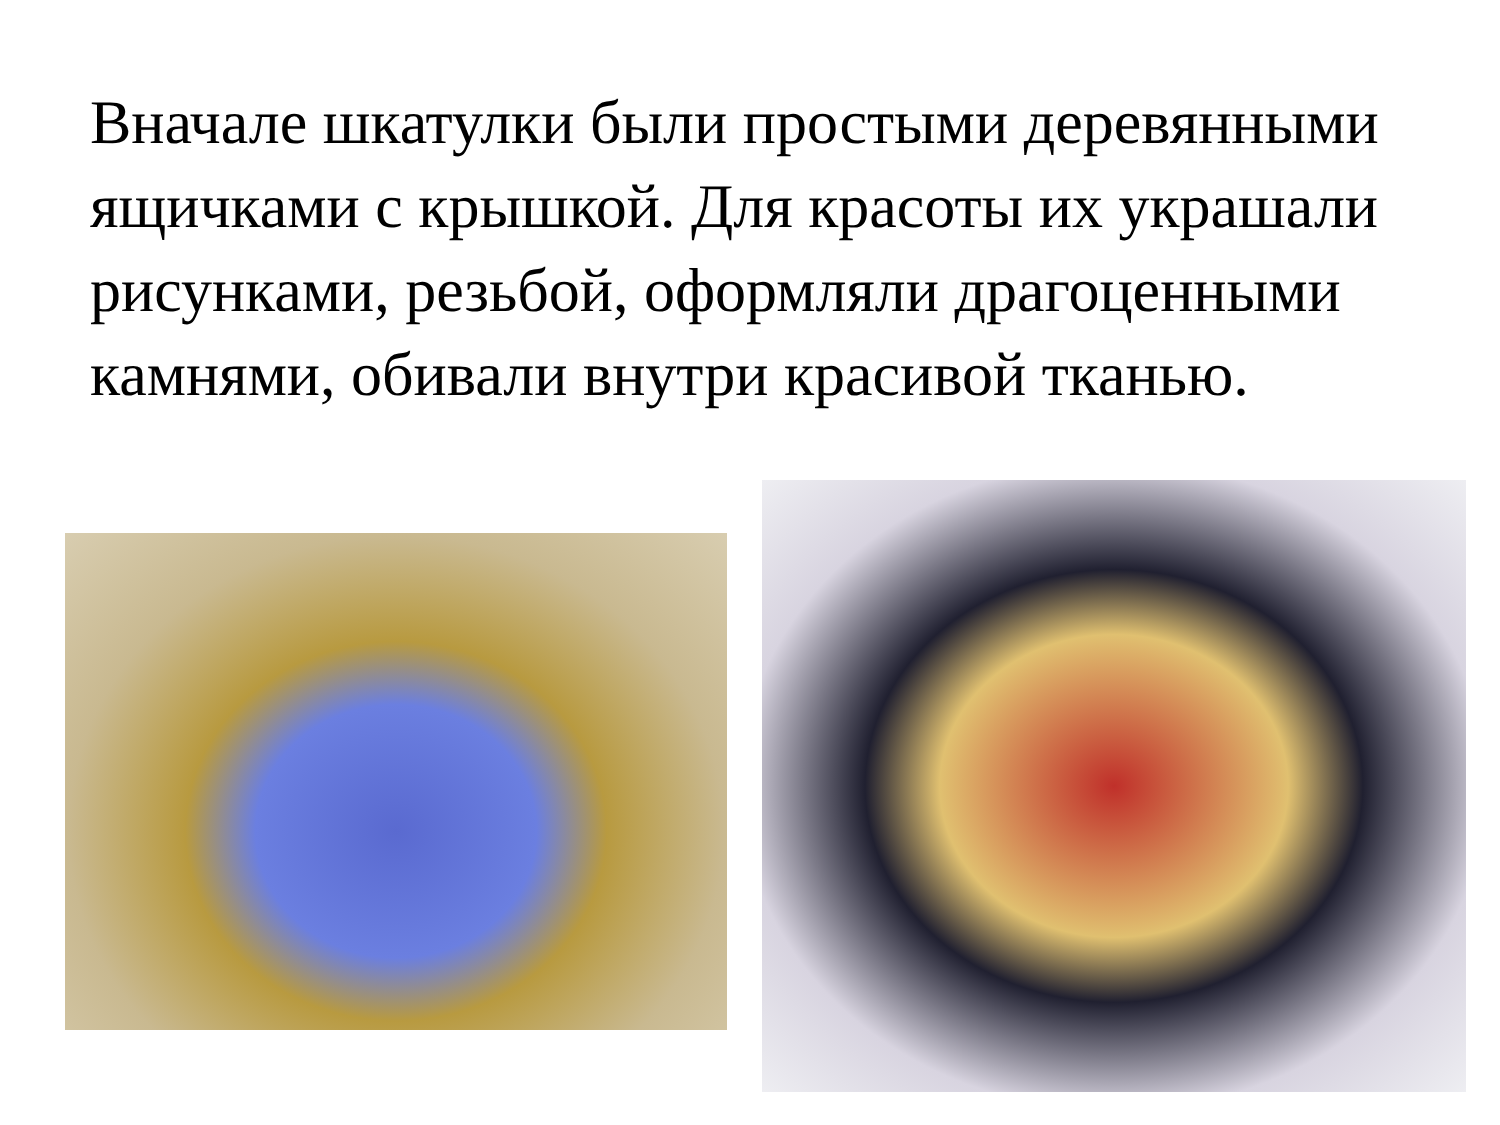Вначале шкатулки были простыми деревянными ящичками с крышкой. Для красоты их украшали рисунками, резьбой, оформляли драгоценными камнями, обивали внутри красивой тканью.